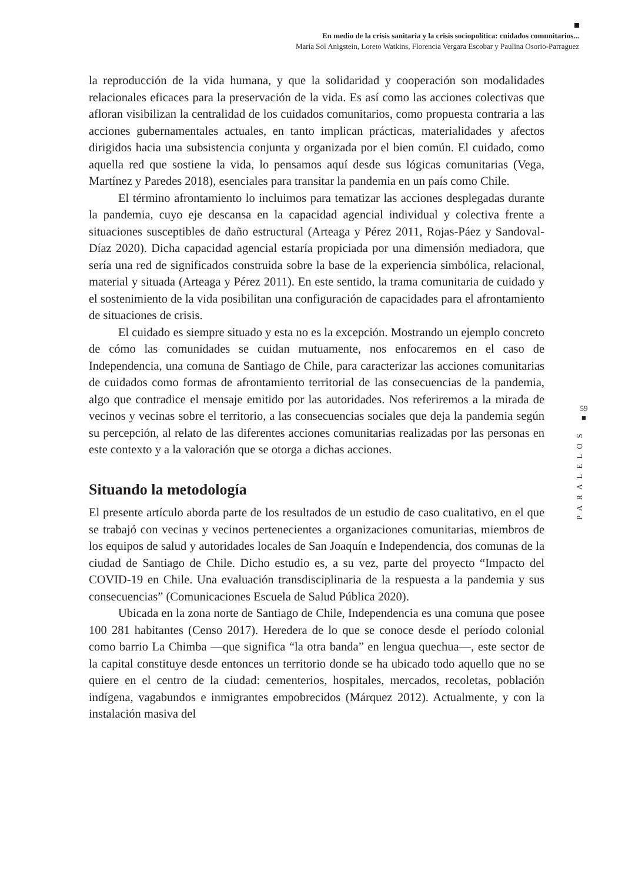En medio de la crisis sanitaria y la crisis sociopolítica: cuidados comunitarios...
María Sol Anigstein, Loreto Watkins, Florencia Vergara Escobar y Paulina Osorio-Parraguez
la reproducción de la vida humana, y que la solidaridad y cooperación son modalidades relacionales eficaces para la preservación de la vida. Es así como las acciones colectivas que afloran visibilizan la centralidad de los cuidados comunitarios, como propuesta contraria a las acciones gubernamentales actuales, en tanto implican prácticas, materialidades y afectos dirigidos hacia una subsistencia conjunta y organizada por el bien común. El cuidado, como aquella red que sostiene la vida, lo pensamos aquí desde sus lógicas comunitarias (Vega, Martínez y Paredes 2018), esenciales para transitar la pandemia en un país como Chile.
El término afrontamiento lo incluimos para tematizar las acciones desplegadas durante la pandemia, cuyo eje descansa en la capacidad agencial individual y colectiva frente a situaciones susceptibles de daño estructural (Arteaga y Pérez 2011, Rojas-Páez y Sandoval-Díaz 2020). Dicha capacidad agencial estaría propiciada por una dimensión mediadora, que sería una red de significados construida sobre la base de la experiencia simbólica, relacional, material y situada (Arteaga y Pérez 2011). En este sentido, la trama comunitaria de cuidado y el sostenimiento de la vida posibilitan una configuración de capacidades para el afrontamiento de situaciones de crisis.
El cuidado es siempre situado y esta no es la excepción. Mostrando un ejemplo concreto de cómo las comunidades se cuidan mutuamente, nos enfocaremos en el caso de Independencia, una comuna de Santiago de Chile, para caracterizar las acciones comunitarias de cuidados como formas de afrontamiento territorial de las consecuencias de la pandemia, algo que contradice el mensaje emitido por las autoridades. Nos referiremos a la mirada de vecinos y vecinas sobre el territorio, a las consecuencias sociales que deja la pandemia según su percepción, al relato de las diferentes acciones comunitarias realizadas por las personas en este contexto y a la valoración que se otorga a dichas acciones.
Situando la metodología
El presente artículo aborda parte de los resultados de un estudio de caso cualitativo, en el que se trabajó con vecinas y vecinos pertenecientes a organizaciones comunitarias, miembros de los equipos de salud y autoridades locales de San Joaquín e Independencia, dos comunas de la ciudad de Santiago de Chile. Dicho estudio es, a su vez, parte del proyecto “Impacto del COVID-19 en Chile. Una evaluación transdisciplinaria de la respuesta a la pandemia y sus consecuencias” (Comunicaciones Escuela de Salud Pública 2020).
Ubicada en la zona norte de Santiago de Chile, Independencia es una comuna que posee 100 281 habitantes (Censo 2017). Heredera de lo que se conoce desde el período colonial como barrio La Chimba —que significa “la otra banda” en lengua quechua—, este sector de la capital constituye desde entonces un territorio donde se ha ubicado todo aquello que no se quiere en el centro de la ciudad: cementerios, hospitales, mercados, recoletas, población indígena, vagabundos e inmigrantes empobrecidos (Márquez 2012). Actualmente, y con la instalación masiva del
59
■
PARALELOS